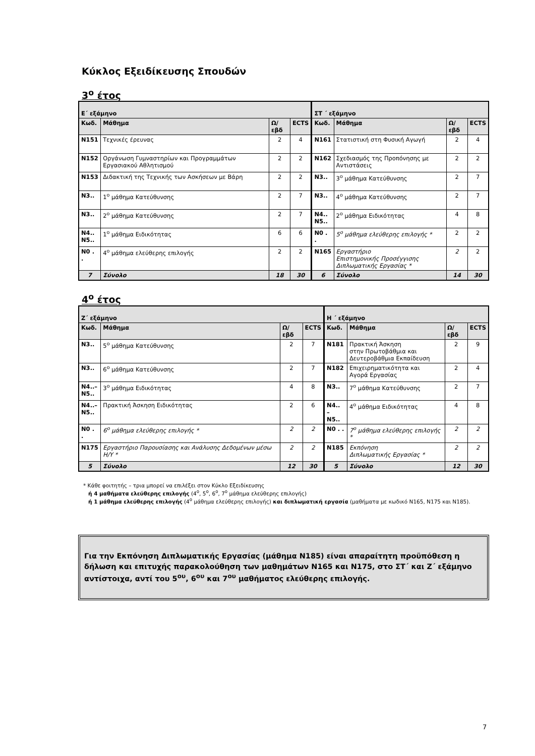Κύκλος Εξειδίκευσης Σπουδών
3<sup>ο</sup> έτος
| Ε΄ εξάμηνο | | | | ΣΤ ΄ εξάμηνο | | | |
| --- | --- | --- | --- | --- | --- | --- | --- |
| Κωδ. | Μάθημα | Ω/εβδ | ECTS | Κωδ. | Μάθημα | Ω/εβδ | ECTS |
| N151 | Τεχνικές έρευνας | 2 | 4 | N161 | Στατιστική στη Φυσική Αγωγή | 2 | 4 |
| N152 | Οργάνωση Γυμναστηρίων και Προγραμμάτων Εργασιακού Αθλητισμού | 2 | 2 | N162 | Σχεδιασμός της Προπόνησης με Αντιστάσεις | 2 | 2 |
| N153 | Διδακτική της Τεχνικής των Ασκήσεων με Βάρη | 2 | 2 | N3.. | 3<sup>ο</sup> μάθημα Κατεύθυνσης | 2 | 7 |
| N3.. | 1<sup>ο</sup> μάθημα Κατεύθυνσης | 2 | 7 | N3.. | 4<sup>ο</sup> μάθημα Κατεύθυνσης | 2 | 7 |
| N3.. | 2<sup>ο</sup> μάθημα Κατεύθυνσης | 2 | 7 | N4.. N5.. | 2<sup>ο</sup> μάθημα Ειδικότητας | 4 | 8 |
| N4.. N5.. | 1<sup>ο</sup> μάθημα Ειδικότητας | 6 | 6 | N0 . . | 5<sup>ο</sup> μάθημα ελεύθερης επιλογής * | 2 | 2 |
| N0 . . | 4<sup>ο</sup> μάθημα ελεύθερης επιλογής | 2 | 2 | N165 | Εργαστήριο Επιστημονικής Προσέγγισης Διπλωματικής Εργασίας * | 2 | 2 |
| 7 | Σύνολο | 18 | 30 | 6 | Σύνολο | 14 | 30 |
4<sup>ο</sup> έτος
| Ζ΄ εξάμηνο | | | | Η ΄ εξάμηνο | | | |
| --- | --- | --- | --- | --- | --- | --- | --- |
| Κωδ. | Μάθημα | Ω/εβδ | ECTS | Κωδ. | Μάθημα | Ω/εβδ | ECTS |
| N3.. | 5<sup>ο</sup> μάθημα Κατεύθυνσης | 2 | 7 | N181 | Πρακτική Άσκηση στην Πρωτοβάθμια και Δευτεροβάθμια Εκπαίδευση | 2 | 9 |
| N3.. | 6<sup>ο</sup> μάθημα Κατεύθυνσης | 2 | 7 | N182 | Επιχειρηματικότητα και Αγορά Εργασίας | 2 | 4 |
| N4..– N5.. | 3<sup>ο</sup> μάθημα Ειδικότητας | 4 | 8 | N3.. | 7<sup>ο</sup> μάθημα Κατεύθυνσης | 2 | 7 |
| N4..– N5.. | Πρακτική Άσκηση Ειδικότητας | 2 | 6 | N4.. – N5.. | 4<sup>ο</sup> μάθημα Ειδικότητας | 4 | 8 |
| N0 . . | 6<sup>ο</sup> μάθημα ελεύθερης επιλογής * | 2 | 2 | N0 . . | 7<sup>ο</sup> μάθημα ελεύθερης επιλογής * | 2 | 2 |
| N175 | Εργαστήριο Παρουσίασης και Ανάλυσης Δεδομένων μέσω Η/Υ * | 2 | 2 | N185 | Εκπόνηση Διπλωματικής Εργασίας * | 2 | 2 |
| 5 | Σύνολο | 12 | 30 | 5 | Σύνολο | 12 | 30 |
* Κάθε φοιτητής – τρια μπορεί να επιλέξει στον Κύκλο Εξειδίκευσης
ή 4 μαθήματα ελεύθερης επιλογής (4<sup>ο</sup>, 5<sup>ο</sup>, 6<sup>ο</sup>, 7<sup>ο</sup> μάθημα ελεύθερης επιλογής)
ή 1 μάθημα ελεύθερης επιλογής (4<sup>ο</sup> μάθημα ελεύθερης επιλογής) και διπλωματική εργασία (μαθήματα με κωδικό N165, N175 και N185).
Για την Εκπόνηση Διπλωματικής Εργασίας (μάθημα N185) είναι απαραίτητη προϋπόθεση η δήλωση και επιτυχής παρακολούθηση των μαθημάτων N165 και N175, στο ΣΤ΄ και Ζ΄ εξάμηνο αντίστοιχα, αντί του 5<sup>ου</sup>, 6<sup>ου</sup> και 7<sup>ου</sup> μαθήματος ελεύθερης επιλογής.
7